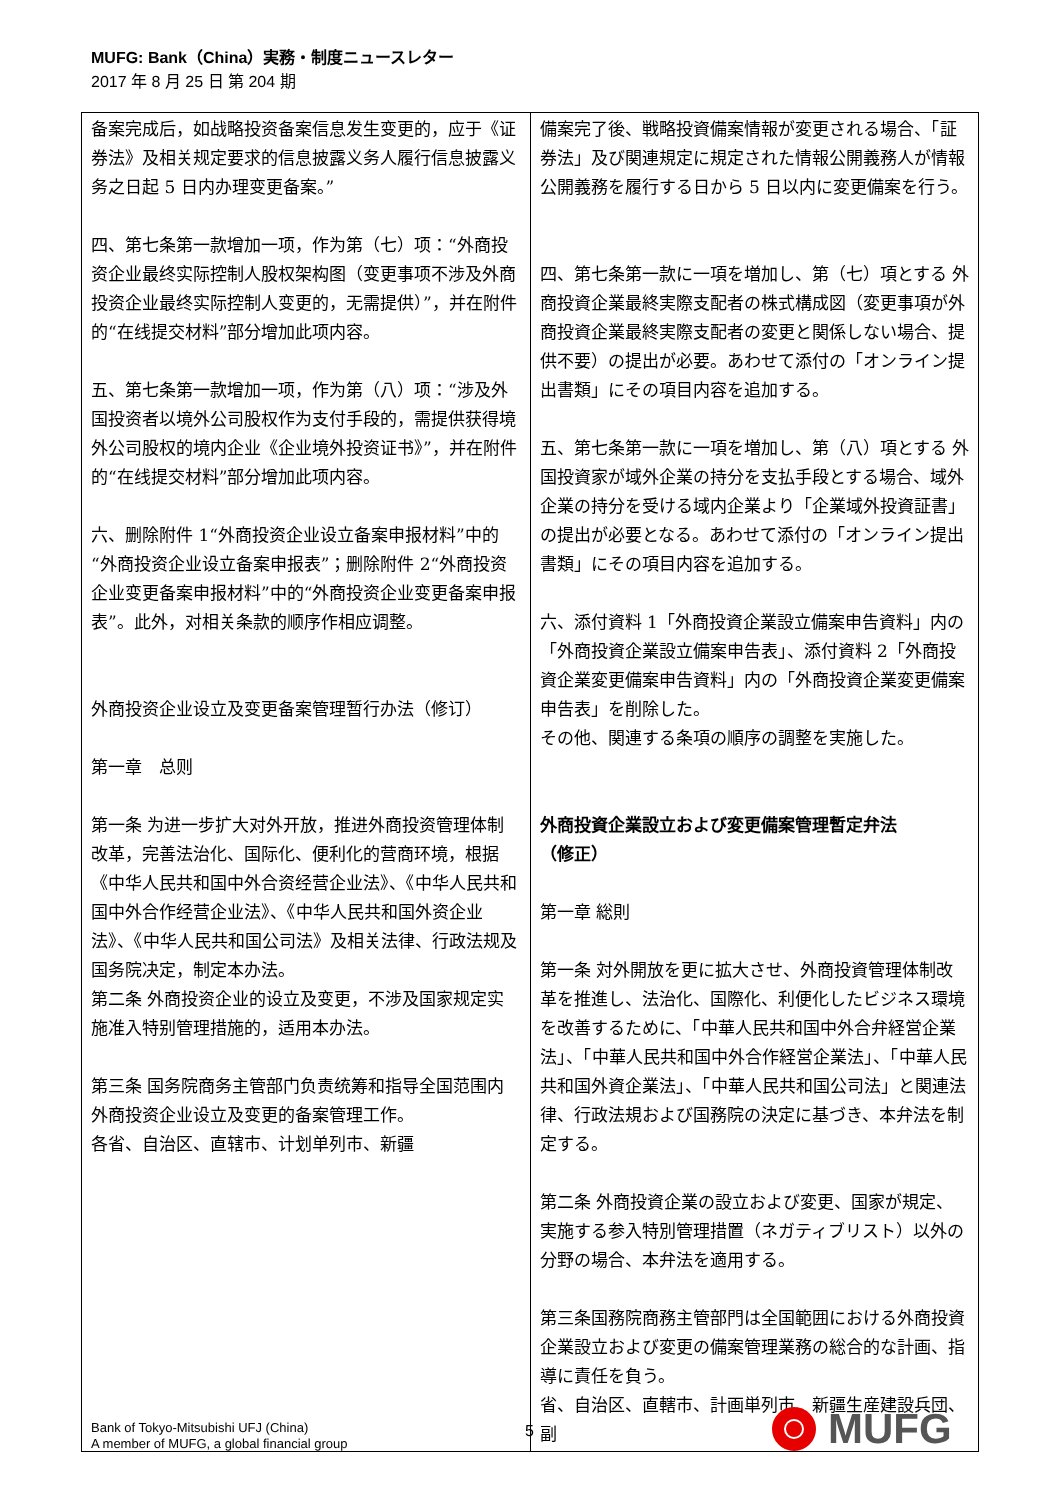MUFG: Bank（China）実務・制度ニュースレター
2017 年 8 月 25 日 第 204 期
| 备案完成后，如战略投资备案信息发生变更的，应于《证券法》及相关规定要求的信息披露义务人履行信息披露义务之日起 5 日内办理变更备案。” 四、第七条第一款增加一项，作为第（七）项：“外商投资企业最终实际控制人股权架构图（变更事项不涉及外商投资企业最终实际控制人变更的，无需提供）”，并在附件的“在线提交材料”部分增加此项内容。 五、第七条第一款增加一项，作为第（八）项：“涉及外国投资者以境外公司股权作为支付手段的，需提供获得境外公司股权的境内企业《企业境外投资证书》”，并在附件的“在线提交材料”部分增加此项内容。 六、删除附件 1“外商投资企业设立备案申报材料”中的“外商投资企业设立备案申报表”；删除附件 2“外商投资企业变更备案申报材料”中的“外商投资企业变更备案申报表”。此外，对相关条款的顺序作相应调整。 外商投资企业设立及变更备案管理暂行办法（修订） 第一章 总则 第一条 为进一步扩大对外开放，推进外商投资管理体制改革，完善法治化、国际化、便利化的营商环境，根据《中华人民共和国中外合资经营企业法》、《中华人民共和国中外合作经营企业法》、《中华人民共和国外资企业法》、《中华人民共和国公司法》及相关法律、行政法规及国务院决定，制定本办法。 第二条 外商投资企业的设立及变更，不涉及国家规定实施准入特别管理措施的，适用本办法。 第三条 国务院商务主管部门负责统筹和指导全国范围内外商投资企业设立及变更的备案管理工作。 各省、自治区、直辖市、计划单列市、新疆 | 備案完了後、戦略投資備案情報が変更される場合、「証券法」及び関連規定に規定された情報公開義務人が情報公開義務を履行する日から 5 日以内に変更備案を行う。 四、第七条第一款に一項を増加し、第（七）項とする 外商投資企業最終実際支配者の株式構成図（変更事項が外商投資企業最終実際支配者の変更と関係しない場合、提供不要）の提出が必要。あわせて添付の「オンライン提出書類」にその項目内容を追加する。 五、第七条第一款に一項を増加し、第（八）項とする 外国投資家が域外企業の持分を支払手段とする場合、域外企業の持分を受ける域内企業より「企業域外投資証書」の提出が必要となる。あわせて添付の「オンライン提出書類」にその項目内容を追加する。 六、添付資料 1「外商投資企業設立備案申告資料」内の「外商投資企業設立備案申告表」、添付資料 2「外商投資企業変更備案申告資料」内の「外商投資企業変更備案申告表」を削除した。 その他、関連する条項の順序の調整を実施した。 外商投資企業設立および変更備案管理暫定弁法 （修正） 第一章 総則 第一条 対外開放を更に拡大させ、外商投資管理体制改革を推進し、法治化、国際化、利便化したビジネス環境を改善するために、「中華人民共和国中外合弁経営企業法」、「中華人民共和国中外合作経営企業法」、「中華人民共和国外資企業法」、「中華人民共和国公司法」と関連法律、行政法規および国務院の決定に基づき、本弁法を制定する。 第二条 外商投資企業の設立および変更、国家が規定、実施する参入特別管理措置（ネガティブリスト）以外の分野の場合、本弁法を適用する。 第三条国務院商務主管部門は全国範囲における外商投資企業設立および変更の備案管理業務の総合的な計画、指導に責任を負う。 省、自治区、直轄市、計画単列市、新疆生産建設兵団、副 |
Bank of Tokyo-Mitsubishi UFJ (China)
A member of MUFG, a global financial group
5
MUFG